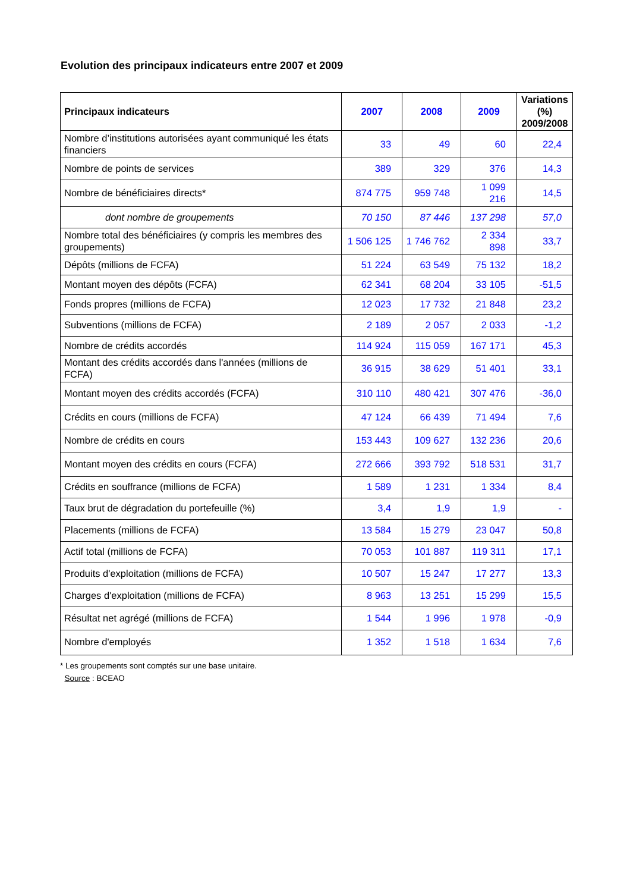Evolution des principaux indicateurs entre 2007 et 2009
| Principaux indicateurs | 2007 | 2008 | 2009 | Variations (%) 2009/2008 |
| --- | --- | --- | --- | --- |
| Nombre d’institutions autorisées ayant communiqué les états financiers | 33 | 49 | 60 | 22,4 |
| Nombre de points de services | 389 | 329 | 376 | 14,3 |
| Nombre de bénéficiaires directs* | 874 775 | 959 748 | 1 099 216 | 14,5 |
| dont nombre de groupements | 70 150 | 87 446 | 137 298 | 57,0 |
| Nombre total des bénéficiaires (y compris les membres des groupements) | 1 506 125 | 1 746 762 | 2 334 898 | 33,7 |
| Dépôts (millions de FCFA) | 51 224 | 63 549 | 75 132 | 18,2 |
| Montant moyen des dépôts (FCFA) | 62 341 | 68 204 | 33 105 | -51,5 |
| Fonds propres (millions de FCFA) | 12 023 | 17 732 | 21 848 | 23,2 |
| Subventions (millions de FCFA) | 2 189 | 2 057 | 2 033 | -1,2 |
| Nombre de crédits accordés | 114 924 | 115 059 | 167 171 | 45,3 |
| Montant des crédits accordés dans l'années (millions de FCFA) | 36 915 | 38 629 | 51 401 | 33,1 |
| Montant moyen des crédits accordés (FCFA) | 310 110 | 480 421 | 307 476 | -36,0 |
| Crédits en cours (millions de FCFA) | 47 124 | 66 439 | 71 494 | 7,6 |
| Nombre de crédits en cours | 153 443 | 109 627 | 132 236 | 20,6 |
| Montant moyen des crédits en cours (FCFA) | 272 666 | 393 792 | 518 531 | 31,7 |
| Crédits en souffrance (millions de FCFA) | 1 589 | 1 231 | 1 334 | 8,4 |
| Taux brut de dégradation du portefeuille (%) | 3,4 | 1,9 | 1,9 | - |
| Placements (millions de FCFA) | 13 584 | 15 279 | 23 047 | 50,8 |
| Actif total (millions de FCFA) | 70 053 | 101 887 | 119 311 | 17,1 |
| Produits d'exploitation (millions de FCFA) | 10 507 | 15 247 | 17 277 | 13,3 |
| Charges d'exploitation (millions de FCFA) | 8 963 | 13 251 | 15 299 | 15,5 |
| Résultat net agrégé (millions de FCFA) | 1 544 | 1 996 | 1 978 | -0,9 |
| Nombre d'employés | 1 352 | 1 518 | 1 634 | 7,6 |
* Les groupements sont comptés sur une base unitaire.
Source : BCEAO